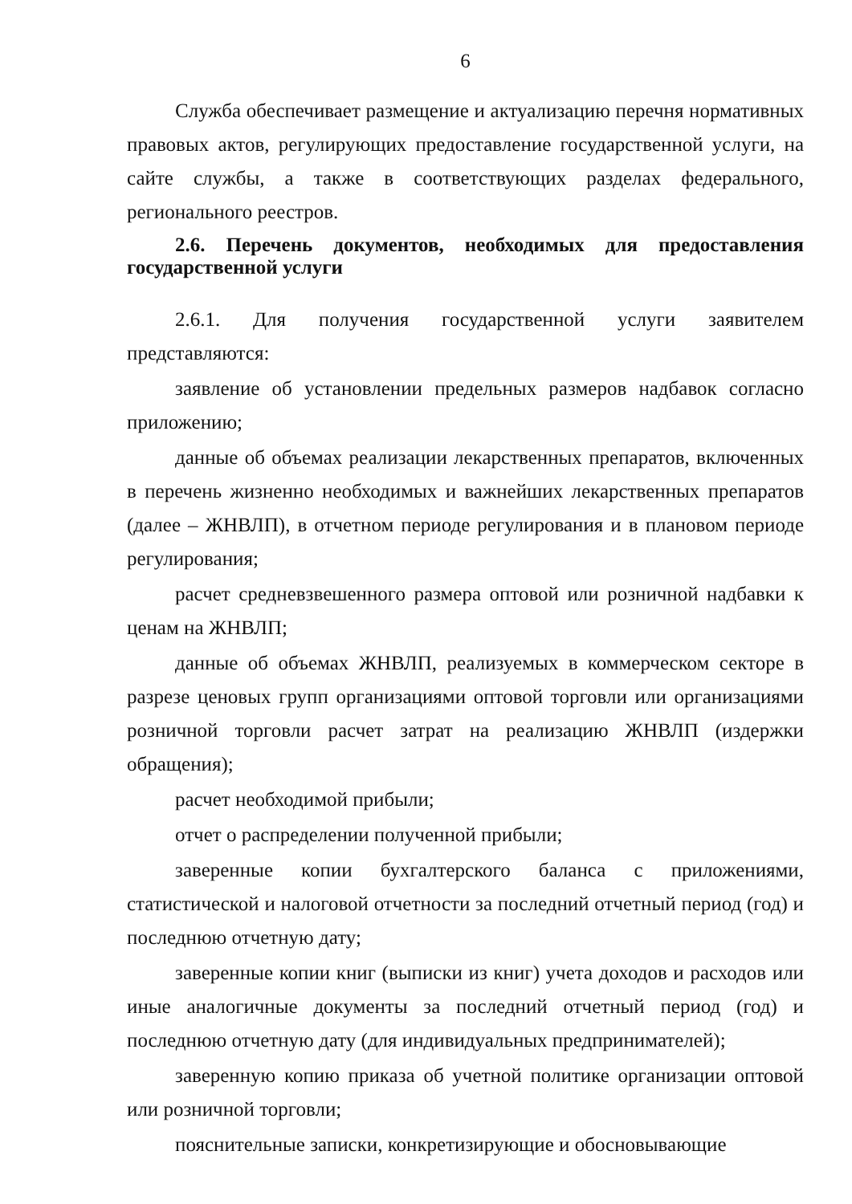6
Служба обеспечивает размещение и актуализацию перечня нормативных правовых актов, регулирующих предоставление государственной услуги, на сайте службы, а также в соответствующих разделах федерального, регионального реестров.
2.6. Перечень документов, необходимых для предоставления государственной услуги
2.6.1. Для получения государственной услуги заявителем представляются:
заявление об установлении предельных размеров надбавок согласно приложению;
данные об объемах реализации лекарственных препаратов, включенных в перечень жизненно необходимых и важнейших лекарственных препаратов (далее – ЖНВЛП), в отчетном периоде регулирования и в плановом периоде регулирования;
расчет средневзвешенного размера оптовой или розничной надбавки к ценам на ЖНВЛП;
данные об объемах ЖНВЛП, реализуемых в коммерческом секторе в разрезе ценовых групп организациями оптовой торговли или организациями розничной торговли расчет затрат на реализацию ЖНВЛП (издержки обращения);
расчет необходимой прибыли;
отчет о распределении полученной прибыли;
заверенные копии бухгалтерского баланса с приложениями, статистической и налоговой отчетности за последний отчетный период (год) и последнюю отчетную дату;
заверенные копии книг (выписки из книг) учета доходов и расходов или иные аналогичные документы за последний отчетный период (год) и последнюю отчетную дату (для индивидуальных предпринимателей);
заверенную копию приказа об учетной политике организации оптовой или розничной торговли;
пояснительные записки, конкретизирующие и обосновывающие